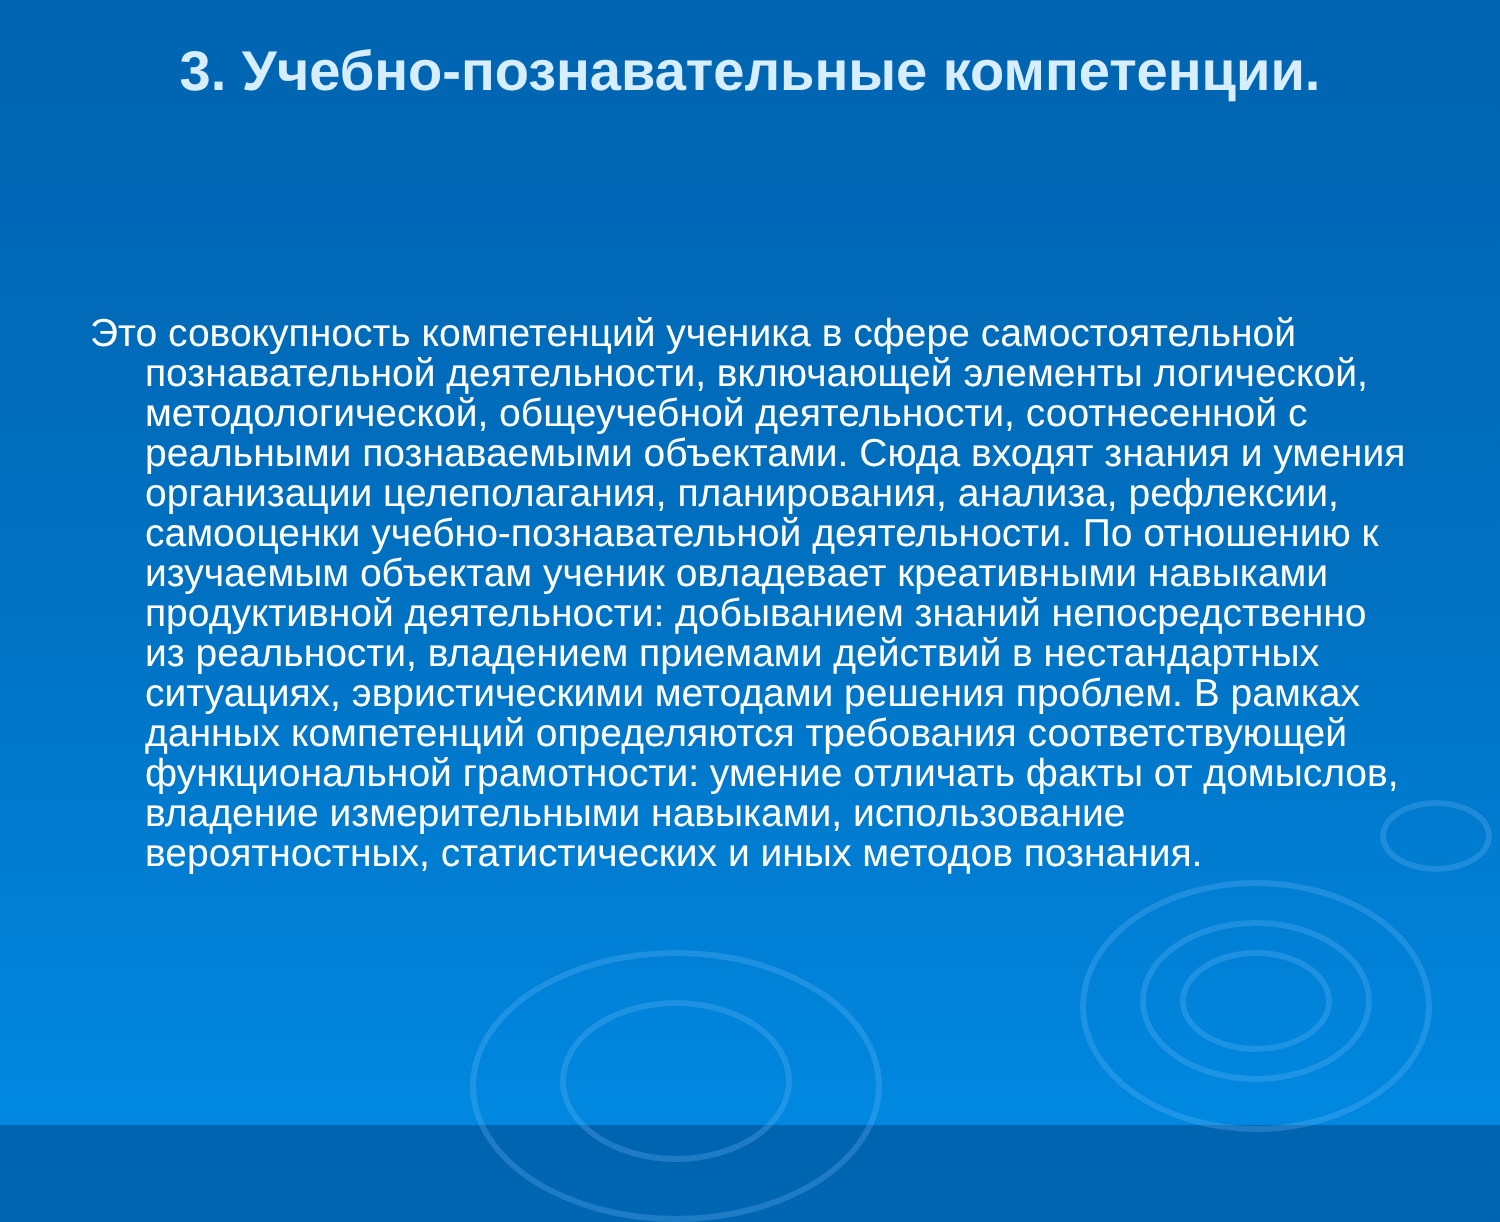3. Учебно-познавательные компетенции.
Это совокупность компетенций ученика в сфере самостоятельной познавательной деятельности, включающей элементы логической, методологической, общеучебной деятельности, соотнесенной с реальными познаваемыми объектами. Сюда входят знания и умения организации целеполагания, планирования, анализа, рефлексии, самооценки учебно-познавательной деятельности. По отношению к изучаемым объектам ученик овладевает креативными навыками продуктивной деятельности: добыванием знаний непосредственно из реальности, владением приемами действий в нестандартных ситуациях, эвристическими методами решения проблем. В рамках данных компетенций определяются требования соответствующей функциональной грамотности: умение отличать факты от домыслов, владение измерительными навыками, использование вероятностных, статистических и иных методов познания.